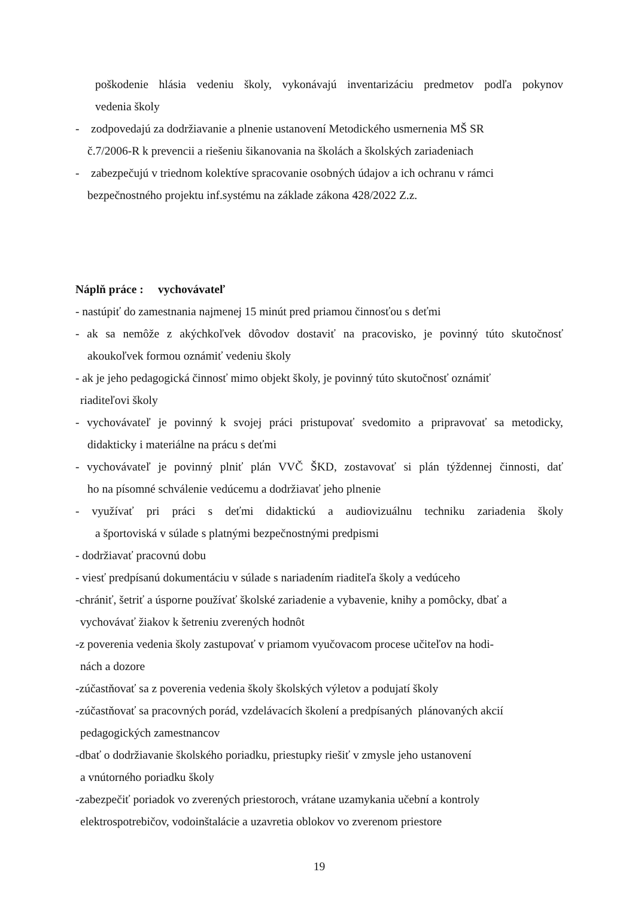poškodenie hlásia vedeniu školy, vykonávajú inventarizáciu predmetov podľa pokynov
vedenia školy
- zodpovedajú za dodržiavanie a plnenie ustanovení Metodického usmernenia MŠ SR
č.7/2006-R k prevencii a riešeniu šikanovania na školách a školských zariadeniach
- zabezpečujú v triednom kolektíve spracovanie osobných údajov a ich ochranu v rámci
bezpečnostného projektu inf.systému na základe zákona 428/2022 Z.z.
Náplň práce : vychovávateľ
- nastúpiť do zamestnania najmenej 15 minút pred priamou činnosťou s deťmi
- ak sa nemôže z akýchkoľvek dôvodov dostaviť na pracovisko, je povinný túto skutočnosť
akoukoľvek formou oznámiť vedeniu školy
- ak je jeho pedagogická činnosť mimo objekt školy, je povinný túto skutočnosť oznámiť
riaditeľovi školy
- vychovávateľ je povinný k svojej práci pristupovať svedomito a pripravovať sa metodicky,
didakticky i materiálne na prácu s deťmi
- vychovávateľ je povinný plniť plán VVČ ŠKD, zostavovať si plán týždennej činnosti, dať
ho na písomné schválenie vedúcemu a dodržiavať jeho plnenie
- využívať pri práci s deťmi didaktickú a audiovizuálnu techniku zariadenia školy
a športoviská v súlade s platnými bezpečnostnými predpismi
- dodržiavať pracovnú dobu
- viesť predpísanú dokumentáciu v súlade s nariadením riaditeľa školy a vedúceho
-chrániť, šetriť a úsporne používať školské zariadenie a vybavenie, knihy a pomôcky, dbať a
vychovávať žiakov k šetreniu zverených hodnôt
-z poverenia vedenia školy zastupovať v priamom vyučovacom procese učiteľov na hodi-
nách a dozore
-zúčastňovať sa z poverenia vedenia školy školských výletov a podujatí školy
-zúčastňovať sa pracovných porád, vzdelávacích školení a predpísaných plánovaných akcií
pedagogických zamestnancov
-dbať o dodržiavanie školského poriadku, priestupky riešiť v zmysle jeho ustanovení
a vnútorného poriadku školy
-zabezpečiť poriadok vo zverených priestoroch, vrátane uzamykania učební a kontroly
elektrospotrebičov, vodoinštalácie a uzavretia oblokov vo zverenom priestore
19